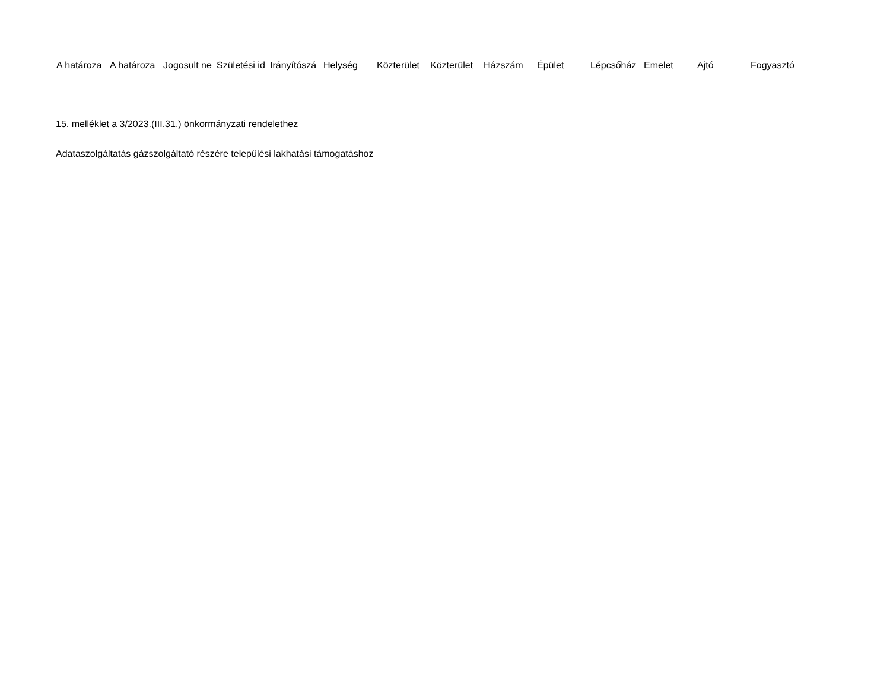| A határoza | A határoza | Jogosult ne | Születési id | Irányítószá | Helység | Közterület | Közterület | Házszám | Épület | Lépcsőház | Emelet | Ajtó | Fogyasztó |
| --- | --- | --- | --- | --- | --- | --- | --- | --- | --- | --- | --- | --- | --- |
15. melléklet a 3/2023.(III.31.) önkormányzati rendelethez
Adataszolgáltatás gázszolgáltató részére települési lakhatási támogatáshoz